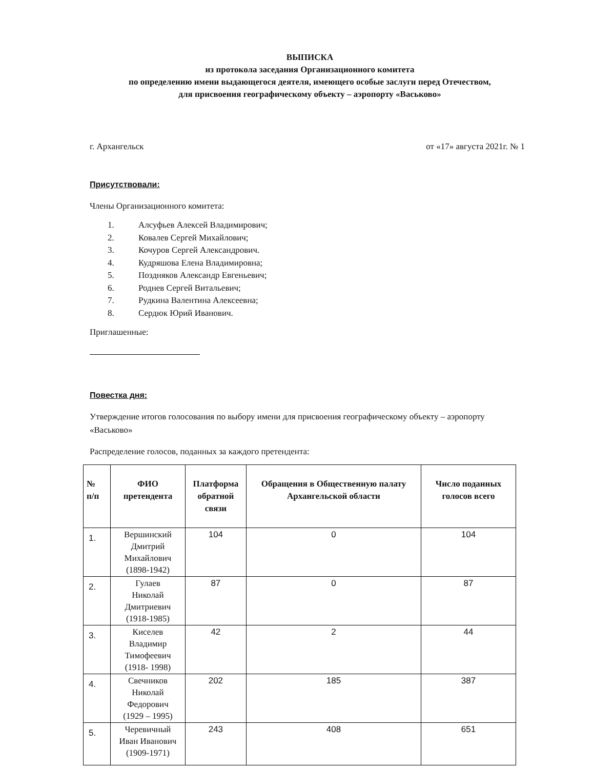ВЫПИСКА
из протокола заседания Организационного комитета
по определению имени выдающегося деятеля, имеющего особые заслуги перед Отечеством,
для присвоения географическому объекту – аэропорту «Васьково»
г. Архангельск от «17» августа 2021г. № 1
Присутствовали:
Члены Организационного комитета:
1. Алсуфьев Алексей Владимирович;
2. Ковалев Сергей Михайлович;
3. Кочуров Сергей Александрович.
4. Кудряшова Елена Владимировна;
5. Поздняков Александр Евгеньевич;
6. Роднев Сергей Витальевич;
7. Рудкина Валентина Алексеевна;
8. Сердюк Юрий Иванович.
Приглашенные:
Повестка дня:
Утверждение итогов голосования по выбору имени для присвоения географическому объекту – аэропорту «Васьково»
Распределение голосов, поданных за каждого претендента:
| № п/п | ФИО претендента | Платформа обратной связи | Обращения в Общественную палату Архангельской области | Число поданных голосов всего |
| --- | --- | --- | --- | --- |
| 1. | Вершинский Дмитрий Михайлович (1898-1942) | 104 | 0 | 104 |
| 2. | Гулаев Николай Дмитриевич (1918-1985) | 87 | 0 | 87 |
| 3. | Киселев Владимир Тимофеевич (1918- 1998) | 42 | 2 | 44 |
| 4. | Свечников Николай Федорович (1929 – 1995) | 202 | 185 | 387 |
| 5. | Черевичный Иван Иванович (1909-1971) | 243 | 408 | 651 |